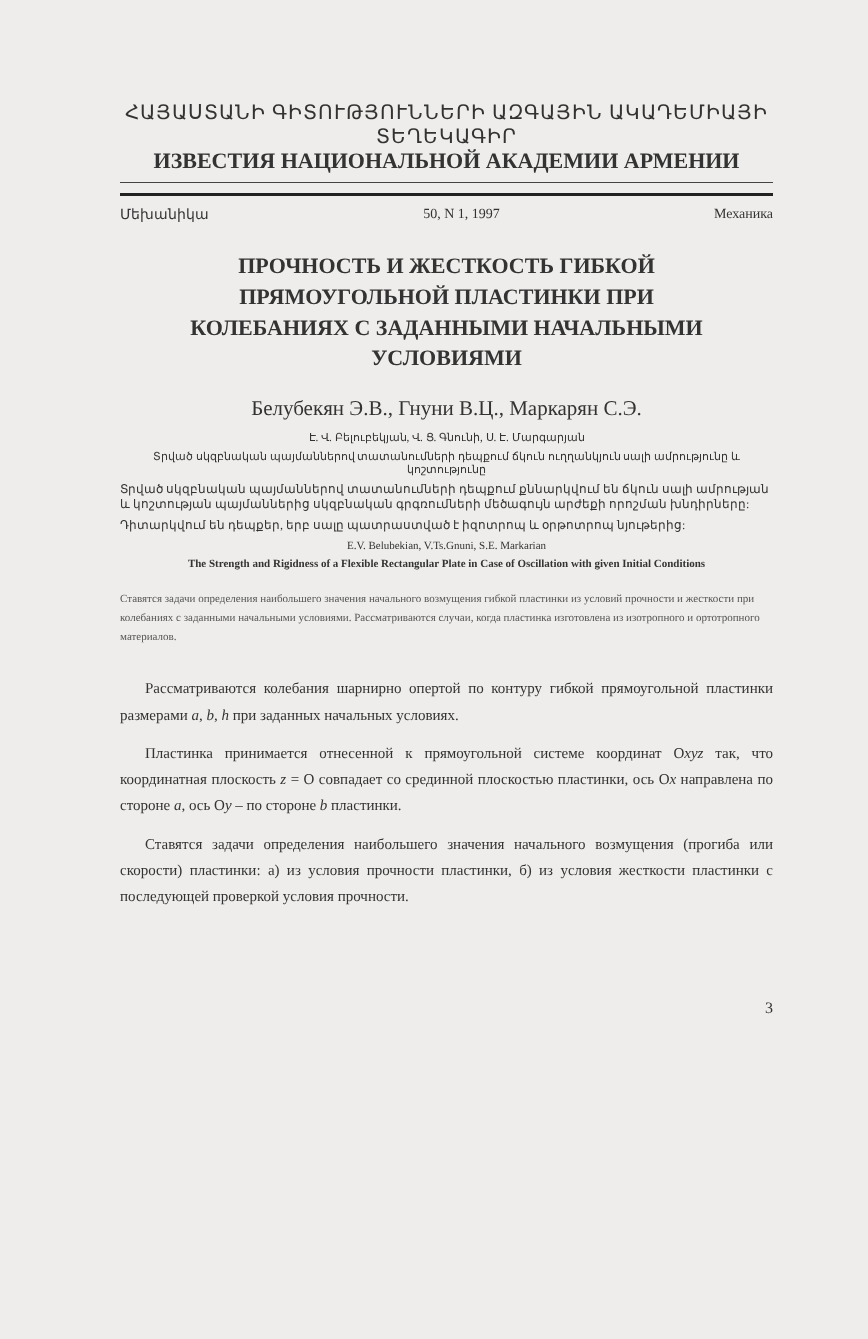ՀԱՅԱՍՏԱՆԻ ԳԻՏՈՒԹՅՈՒՆՆԵՐԻ ԱԶԳԱՅԻՆ ԱԿԱԴԵՄԻԱՅԻ ՏԵՂԵԿԱԳԻՐ
ИЗВЕСТИЯ НАЦИОНАЛЬНОЙ АКАДЕМИИ АРМЕНИИ
Մեխանիկա 50, N 1, 1997 Механика
ПРОЧНОСТЬ И ЖЕСТКОСТЬ ГИБКОЙ
ПРЯМОУГОЛЬНОЙ ПЛАСТИНКИ ПРИ
КОЛЕБАНИЯХ С ЗАДАННЫМИ НАЧАЛЬНЫМИ
УСЛОВИЯМИ
Белубекян Э.В., Гнуни В.Ц., Маркарян С.Э.
Է. Վ. Բելուբեկյան, Վ. Ց. Գնունի, Ս. Է. Մարգարյան
Տրված սկզբնական պայմաններով տատանումների դեպքում ճկուն ուղղանկյուն սալի ամրությունը և կոշտությունը
Տրված սկզբնական պայմաններով տատանումների դեպքում քննարկվում են ճկուն սալի ամրության և կոշտության պայմաններից սկզբնական գրգռումների մեծագույն արժեքի որոշման խնդիրները:
Դիտարկվում են դեպքեր, երբ սալը պատրաստված է իզոտրոպ և օրթոտրոպ նյութերից:
E.V. Belubekian, V.Ts.Gnuni, S.E. Markarian
The Strength and Rigidness of a Flexible Rectangular Plate in Case of Oscillation with given Initial Conditions
Ставятся задачи определения наибольшего значения начального возмущения гибкой пластинки из условий прочности и жесткости при колебаниях с заданными начальными условиями. Рассматриваются случаи, когда пластинка изготовлена из изотропного и ортотропного материалов.
Рассматриваются колебания шарнирно опертой по контуру гибкой прямоугольной пластинки размерами a, b, h при заданных начальных условиях.
Пластинка принимается отнесенной к прямоугольной системе координат Oxyz так, что координатная плоскость z = O совпадает со срединной плоскостью пластинки, ось Ox направлена по стороне a, ось Oy – по стороне b пластинки.
Ставятся задачи определения наибольшего значения начального возмущения (прогиба или скорости) пластинки: а) из условия прочности пластинки, б) из условия жесткости пластинки с последующей проверкой условия прочности.
3